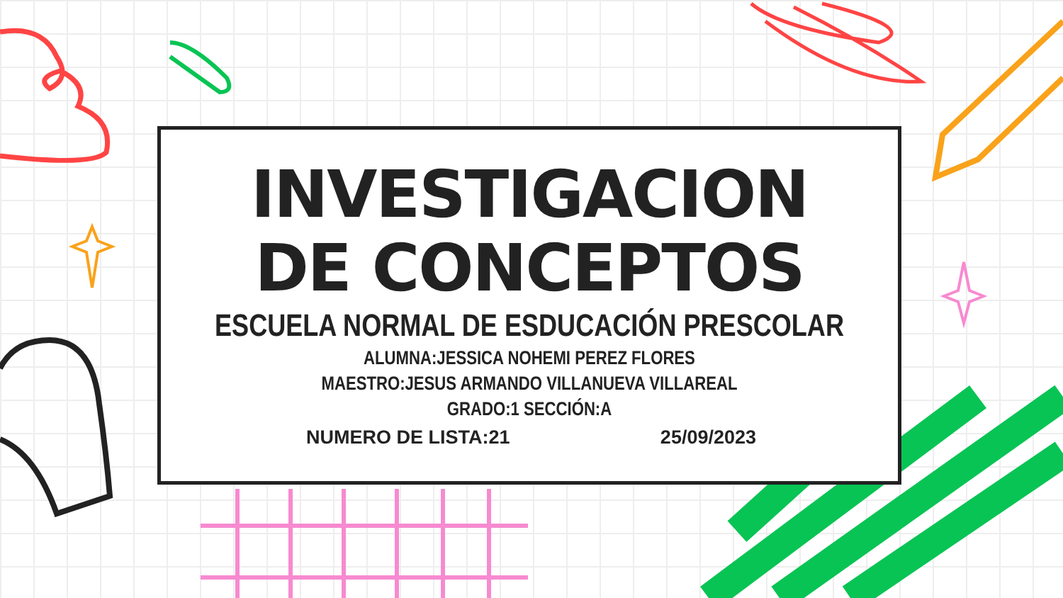INVESTIGACION
DE CONCEPTOS
ESCUELA NORMAL DE ESDUCACIÓN PRESCOLAR
ALUMNA:JESSICA NOHEMI PEREZ FLORES
MAESTRO:JESUS ARMANDO VILLANUEVA VILLAREAL
GRADO:1 SECCIÓN:A
NUMERO DE LISTA:21 25/09/2023